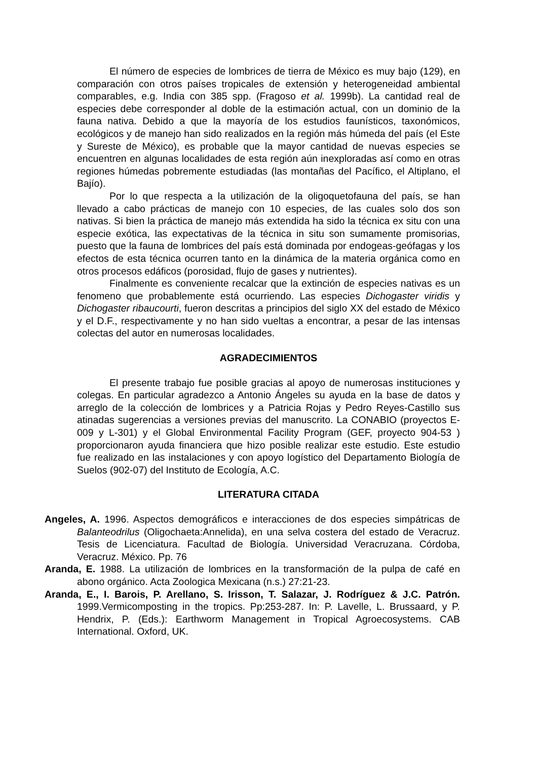El número de especies de lombrices de tierra de México es muy bajo (129), en comparación con otros países tropicales de extensión y heterogeneidad ambiental comparables, e.g. India con 385 spp. (Fragoso et al. 1999b). La cantidad real de especies debe corresponder al doble de la estimación actual, con un dominio de la fauna nativa. Debido a que la mayoría de los estudios faunísticos, taxonómicos, ecológicos y de manejo han sido realizados en la región más húmeda del país (el Este y Sureste de México), es probable que la mayor cantidad de nuevas especies se encuentren en algunas localidades de esta región aún inexploradas así como en otras regiones húmedas pobremente estudiadas (las montañas del Pacífico, el Altiplano, el Bajío).
Por lo que respecta a la utilización de la oligoquetofauna del país, se han llevado a cabo prácticas de manejo con 10 especies, de las cuales solo dos son nativas. Si bien la práctica de manejo más extendida ha sido la técnica ex situ con una especie exótica, las expectativas de la técnica in situ son sumamente promisorias, puesto que la fauna de lombrices del país está dominada por endogeas-geófagas y los efectos de esta técnica ocurren tanto en la dinámica de la materia orgánica como en otros procesos edáficos (porosidad, flujo de gases y nutrientes).
Finalmente es conveniente recalcar que la extinción de especies nativas es un fenomeno que probablemente está ocurriendo. Las especies Dichogaster viridis y Dichogaster ribaucourti, fueron descritas a principios del siglo XX del estado de México y el D.F., respectivamente y no han sido vueltas a encontrar, a pesar de las intensas colectas del autor en numerosas localidades.
AGRADECIMIENTOS
El presente trabajo fue posible gracias al apoyo de numerosas instituciones y colegas. En particular agradezco a Antonio Ángeles su ayuda en la base de datos y arreglo de la colección de lombrices y a Patricia Rojas y Pedro Reyes-Castillo sus atinadas sugerencias a versiones previas del manuscrito. La CONABIO (proyectos E-009 y L-301) y el Global Environmental Facility Program (GEF, proyecto 904-53 ) proporcionaron ayuda financiera que hizo posible realizar este estudio. Este estudio fue realizado en las instalaciones y con apoyo logístico del Departamento Biología de Suelos (902-07) del Instituto de Ecología, A.C.
LITERATURA CITADA
Angeles, A. 1996. Aspectos demográficos e interacciones de dos especies simpátricas de Balanteodrilus (Oligochaeta:Annelida), en una selva costera del estado de Veracruz. Tesis de Licenciatura. Facultad de Biología. Universidad Veracruzana. Córdoba, Veracruz. México. Pp. 76
Aranda, E. 1988. La utilización de lombrices en la transformación de la pulpa de café en abono orgánico. Acta Zoologica Mexicana (n.s.) 27:21-23.
Aranda, E., I. Barois, P. Arellano, S. Irisson, T. Salazar, J. Rodríguez & J.C. Patrón. 1999.Vermicomposting in the tropics. Pp:253-287. In: P. Lavelle, L. Brussaard, y P. Hendrix, P. (Eds.): Earthworm Management in Tropical Agroecosystems. CAB International. Oxford, UK.